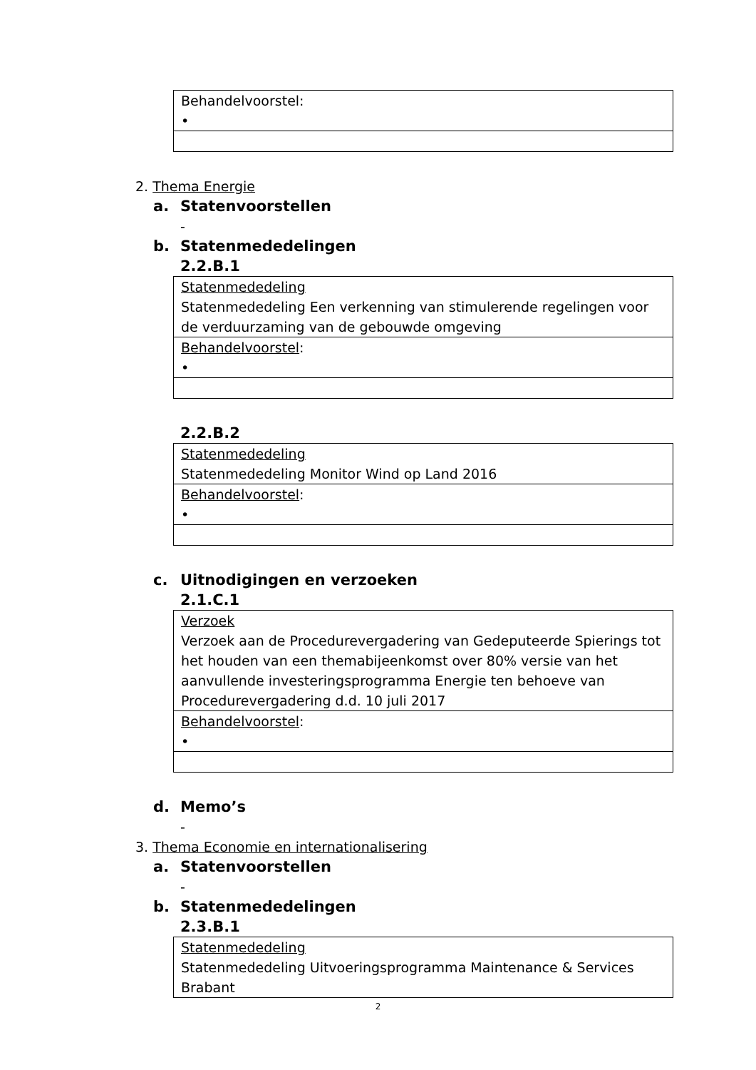| Behandelvoorstel: • |
2. Thema Energie
a. Statenvoorstellen
-
b. Statenmededelingen
2.2.B.1
| Statenmededeling Statenmededeling Een verkenning van stimulerende regelingen voor de verduurzaming van de gebouwde omgeving |
| Behandelvoorstel : • |
2.2.B.2
| Statenmededeling Statenmededeling Monitor Wind op Land 2016 |
| Behandelvoorstel : • |
c. Uitnodigingen en verzoeken
2.1.C.1
| Verzoek Verzoek aan de Procedurevergadering van Gedeputeerde Spierings tot het houden van een themabijeenkomst over 80% versie van het aanvullende investeringsprogramma Energie ten behoeve van Procedurevergadering d.d. 10 juli 2017 |
| Behandelvoorstel : • |
d. Memo’s
-
3. Thema Economie en internationalisering
a. Statenvoorstellen
-
b. Statenmededelingen
2.3.B.1
| Statenmededeling Statenmededeling Uitvoeringsprogramma Maintenance & Services Brabant |
2